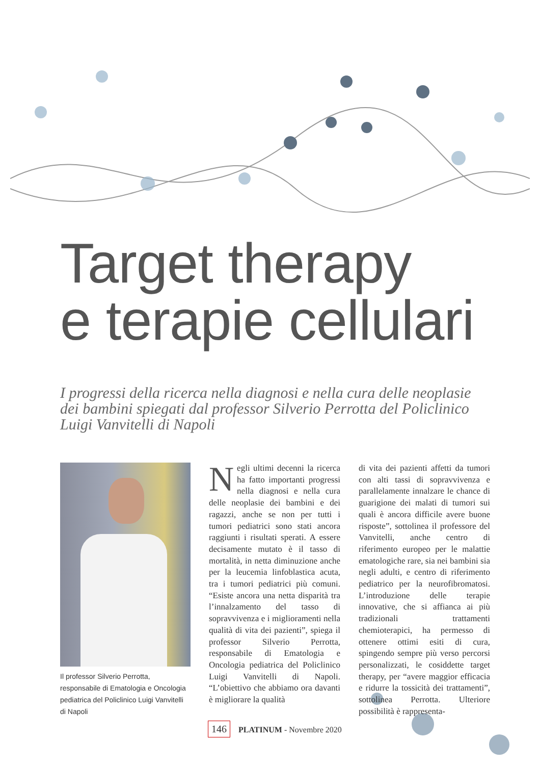Target therapy
e terapie cellulari
I progressi della ricerca nella diagnosi e nella cura delle neoplasie dei bambini spiegati dal professor Silverio Perrotta del Policlinico Luigi Vanvitelli di Napoli
Il professor Silverio Perrotta, responsabile di Ematologia e Oncologia pediatrica del Policlinico Luigi Vanvitelli di Napoli
Negli ultimi decenni la ricerca ha fatto importanti progressi nella diagnosi e nella cura delle neoplasie dei bambini e dei ragazzi, anche se non per tutti i tumori pediatrici sono stati ancora raggiunti i risultati sperati. A essere decisamente mutato è il tasso di mortalità, in netta diminuzione anche per la leucemia linfoblastica acuta, tra i tumori pediatrici più comuni. “Esiste ancora una netta disparità tra l’innalzamento del tasso di sopravvivenza e i miglioramenti nella qualità di vita dei pazienti”, spiega il professor Silverio Perrotta, responsabile di Ematologia e Oncologia pediatrica del Policlinico Luigi Vanvitelli di Napoli. “L’obiettivo che abbiamo ora davanti è migliorare la qualità
di vita dei pazienti affetti da tumori con alti tassi di sopravvivenza e parallelamente innalzare le chance di guarigione dei malati di tumori sui quali è ancora difficile avere buone risposte”, sottolinea il professore del Vanvitelli, anche centro di riferimento europeo per le malattie ematologiche rare, sia nei bambini sia negli adulti, e centro di riferimento pediatrico per la neurofibromatosi. L’introduzione delle terapie innovative, che si affianca ai più tradizionali trattamenti chemioterapici, ha permesso di ottenere ottimi esiti di cura, spingendo sempre più verso percorsi personalizzati, le cosiddette target therapy, per “avere maggior efficacia e ridurre la tossicità dei trattamenti”, sottolinea Perrotta. Ulteriore possibilità è rappresenta-
146 PLATINUM - Novembre 2020